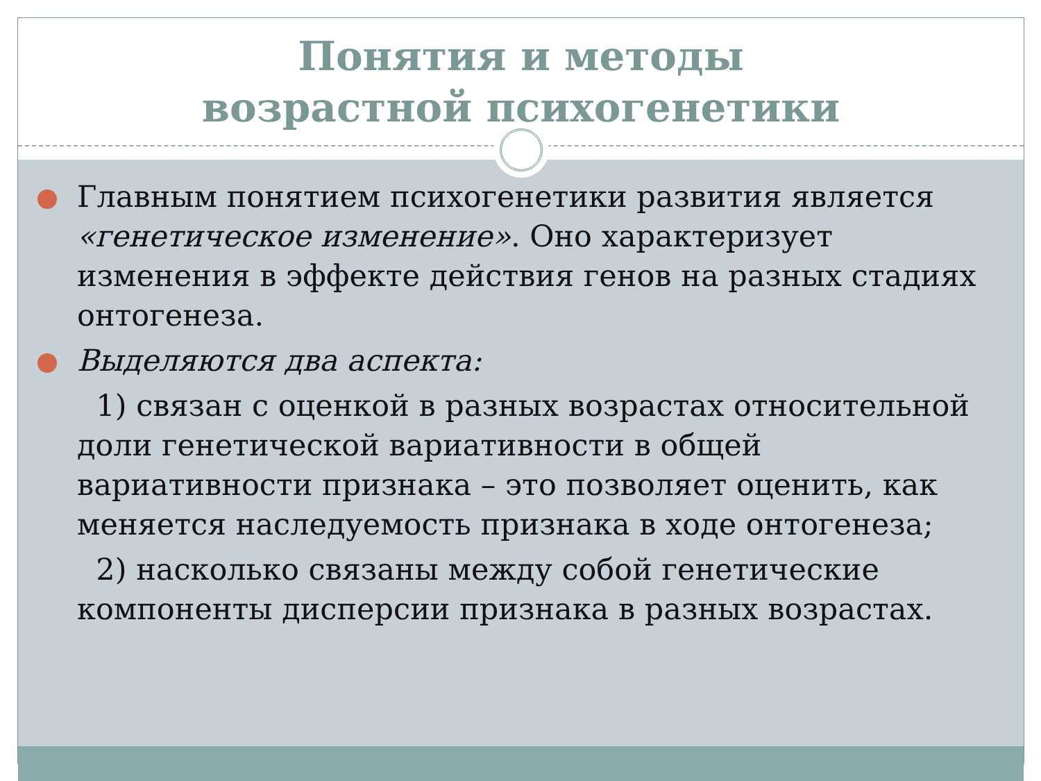Понятия и методы
возрастной психогенетики
Главным понятием психогенетики развития является «генетическое изменение». Оно характеризует изменения в эффекте действия генов на разных стадиях онтогенеза.
Выделяются два аспекта:
1) связан с оценкой в разных возрастах относительной доли генетической вариативности в общей вариативности признака – это позволяет оценить, как меняется наследуемость признака в ходе онтогенеза;
2) насколько связаны между собой генетические компоненты дисперсии признака в разных возрастах.